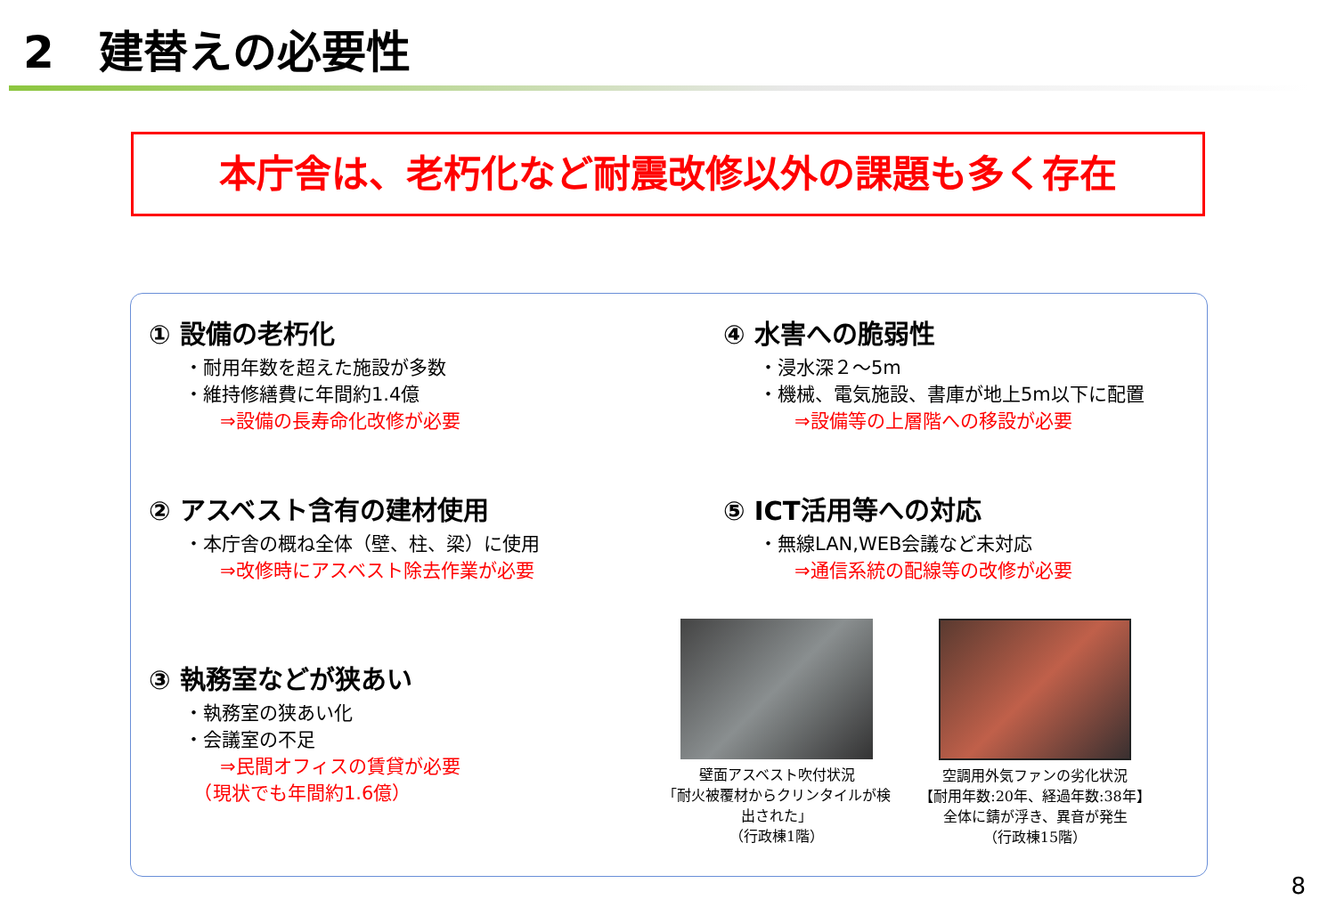2　建替えの必要性
本庁舎は、老朽化など耐震改修以外の課題も多く存在
① 設備の老朽化
・耐用年数を超えた施設が多数
・維持修繕費に年間約1.4億
⇒設備の長寿命化改修が必要
④ 水害への脆弱性
・浸水深２～5m
・機械、電気施設、書庫が地上5m以下に配置
⇒設備等の上層階への移設が必要
② アスベスト含有の建材使用
・本庁舎の概ね全体（壁、柱、梁）に使用
⇒改修時にアスベスト除去作業が必要
⑤ ICT活用等への対応
・無線LAN,WEB会議など未対応
⇒通信系統の配線等の改修が必要
③ 執務室などが狭あい
・執務室の狭あい化
・会議室の不足
⇒民間オフィスの賃貸が必要
　（現状でも年間約1.6億）
壁面アスベスト吹付状況
「耐火被覆材からクリンタイルが検出された」
（行政棟1階）
空調用外気ファンの劣化状況
【耐用年数:20年、経過年数:38年】
全体に錆が浮き、異音が発生
（行政棟15階）
8